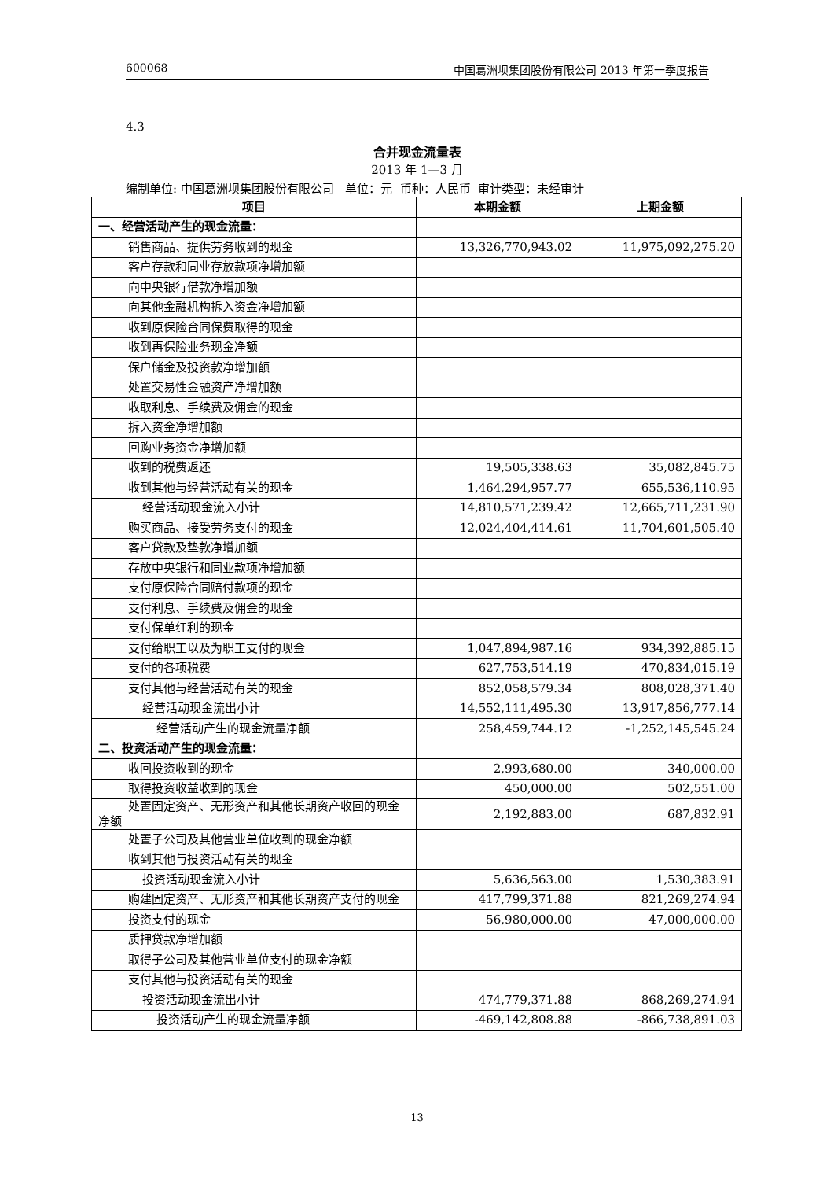600068 中国葛洲坝集团股份有限公司 2013 年第一季度报告
4.3
合并现金流量表
2013 年 1—3 月
编制单位: 中国葛洲坝集团股份有限公司 单位：元 币种：人民币 审计类型：未经审计
| 项目 | 本期金额 | 上期金额 |
| --- | --- | --- |
| 一、经营活动产生的现金流量： | | |
| 销售商品、提供劳务收到的现金 | 13,326,770,943.02 | 11,975,092,275.20 |
| 客户存款和同业存放款项净增加额 | | |
| 向中央银行借款净增加额 | | |
| 向其他金融机构拆入资金净增加额 | | |
| 收到原保险合同保费取得的现金 | | |
| 收到再保险业务现金净额 | | |
| 保户储金及投资款净增加额 | | |
| 处置交易性金融资产净增加额 | | |
| 收取利息、手续费及佣金的现金 | | |
| 拆入资金净增加额 | | |
| 回购业务资金净增加额 | | |
| 收到的税费返还 | 19,505,338.63 | 35,082,845.75 |
| 收到其他与经营活动有关的现金 | 1,464,294,957.77 | 655,536,110.95 |
| 经营活动现金流入小计 | 14,810,571,239.42 | 12,665,711,231.90 |
| 购买商品、接受劳务支付的现金 | 12,024,404,414.61 | 11,704,601,505.40 |
| 客户贷款及垫款净增加额 | | |
| 存放中央银行和同业款项净增加额 | | |
| 支付原保险合同赔付款项的现金 | | |
| 支付利息、手续费及佣金的现金 | | |
| 支付保单红利的现金 | | |
| 支付给职工以及为职工支付的现金 | 1,047,894,987.16 | 934,392,885.15 |
| 支付的各项税费 | 627,753,514.19 | 470,834,015.19 |
| 支付其他与经营活动有关的现金 | 852,058,579.34 | 808,028,371.40 |
| 经营活动现金流出小计 | 14,552,111,495.30 | 13,917,856,777.14 |
| 经营活动产生的现金流量净额 | 258,459,744.12 | -1,252,145,545.24 |
| 二、投资活动产生的现金流量： | | |
| 收回投资收到的现金 | 2,993,680.00 | 340,000.00 |
| 取得投资收益收到的现金 | 450,000.00 | 502,551.00 |
| 处置固定资产、无形资产和其他长期资产收回的现金净额 | 2,192,883.00 | 687,832.91 |
| 处置子公司及其他营业单位收到的现金净额 | | |
| 收到其他与投资活动有关的现金 | | |
| 投资活动现金流入小计 | 5,636,563.00 | 1,530,383.91 |
| 购建固定资产、无形资产和其他长期资产支付的现金 | 417,799,371.88 | 821,269,274.94 |
| 投资支付的现金 | 56,980,000.00 | 47,000,000.00 |
| 质押贷款净增加额 | | |
| 取得子公司及其他营业单位支付的现金净额 | | |
| 支付其他与投资活动有关的现金 | | |
| 投资活动现金流出小计 | 474,779,371.88 | 868,269,274.94 |
| 投资活动产生的现金流量净额 | -469,142,808.88 | -866,738,891.03 |
13